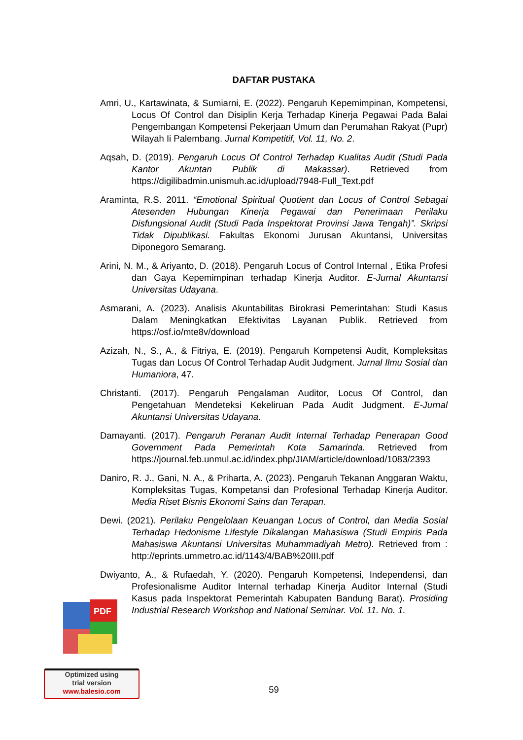DAFTAR PUSTAKA
Amri, U., Kartawinata, & Sumiarni, E. (2022). Pengaruh Kepemimpinan, Kompetensi, Locus Of Control dan Disiplin Kerja Terhadap Kinerja Pegawai Pada Balai Pengembangan Kompetensi Pekerjaan Umum dan Perumahan Rakyat (Pupr) Wilayah Ii Palembang. Jurnal Kompetitif, Vol. 11, No. 2.
Aqsah, D. (2019). Pengaruh Locus Of Control Terhadap Kualitas Audit (Studi Pada Kantor Akuntan Publik di Makassar). Retrieved from https://digilibadmin.unismuh.ac.id/upload/7948-Full_Text.pdf
Araminta, R.S. 2011. “Emotional Spiritual Quotient dan Locus of Control Sebagai Atesenden Hubungan Kinerja Pegawai dan Penerimaan Perilaku Disfungsional Audit (Studi Pada Inspektorat Provinsi Jawa Tengah)”. Skripsi Tidak Dipublikasi. Fakultas Ekonomi Jurusan Akuntansi, Universitas Diponegoro Semarang.
Arini, N. M., & Ariyanto, D. (2018). Pengaruh Locus of Control Internal , Etika Profesi dan Gaya Kepemimpinan terhadap Kinerja Auditor. E-Jurnal Akuntansi Universitas Udayana.
Asmarani, A. (2023). Analisis Akuntabilitas Birokrasi Pemerintahan: Studi Kasus Dalam Meningkatkan Efektivitas Layanan Publik. Retrieved from https://osf.io/mte8v/download
Azizah, N., S., A., & Fitriya, E. (2019). Pengaruh Kompetensi Audit, Kompleksitas Tugas dan Locus Of Control Terhadap Audit Judgment. Jurnal Ilmu Sosial dan Humaniora, 47.
Christanti. (2017). Pengaruh Pengalaman Auditor, Locus Of Control, dan Pengetahuan Mendeteksi Kekeliruan Pada Audit Judgment. E-Jurnal Akuntansi Universitas Udayana.
Damayanti. (2017). Pengaruh Peranan Audit Internal Terhadap Penerapan Good Government Pada Pemerintah Kota Samarinda. Retrieved from https://journal.feb.unmul.ac.id/index.php/JIAM/article/download/1083/2393
Daniro, R. J., Gani, N. A., & Priharta, A. (2023). Pengaruh Tekanan Anggaran Waktu, Kompleksitas Tugas, Kompetansi dan Profesional Terhadap Kinerja Auditor. Media Riset Bisnis Ekonomi Sains dan Terapan.
Dewi. (2021). Perilaku Pengelolaan Keuangan Locus of Control, dan Media Sosial Terhadap Hedonisme Lifestyle Dikalangan Mahasiswa (Studi Empiris Pada Mahasiswa Akuntansi Universitas Muhammadiyah Metro). Retrieved from : http://eprints.ummetro.ac.id/1143/4/BAB%20III.pdf
Dwiyanto, A., & Rufaedah, Y. (2020). Pengaruh Kompetensi, Independensi, dan Profesionalisme Auditor Internal terhadap Kinerja Auditor Internal (Studi Kasus pada Inspektorat Pemerintah Kabupaten Bandung Barat). Prosiding Industrial Research Workshop and National Seminar. Vol. 11. No. 1.
PDF
Optimized using
trial version
www.balesio.com
59